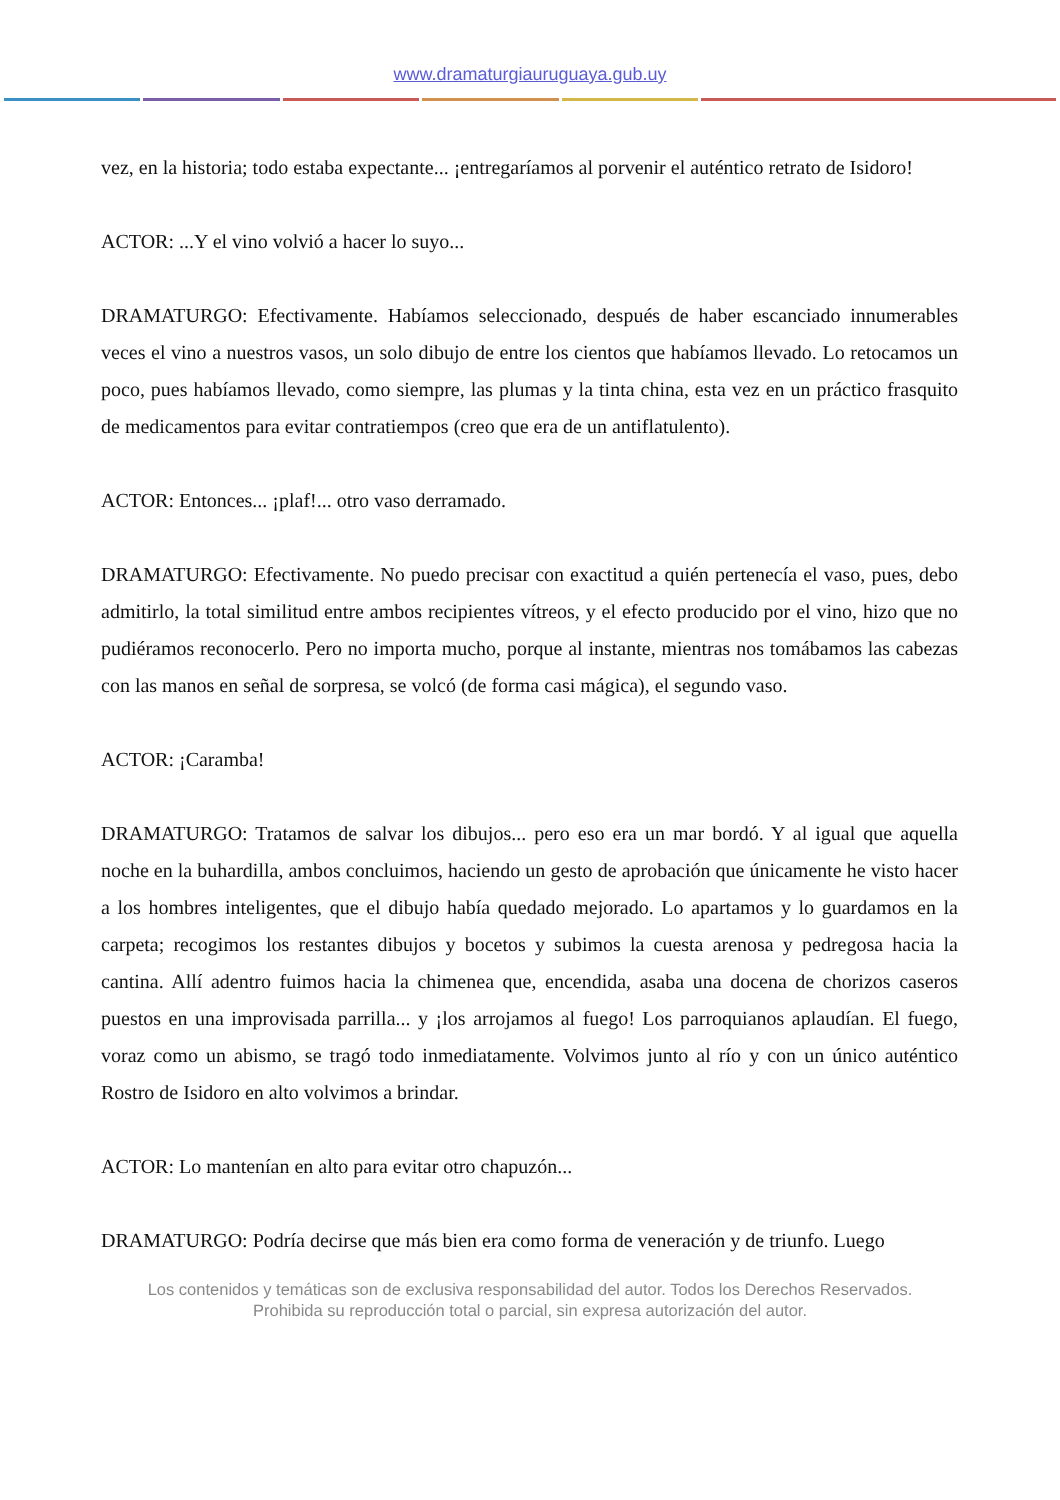www.dramaturgiauruguaya.gub.uy
vez, en la historia; todo estaba expectante... ¡entregaríamos al porvenir el auténtico retrato de Isidoro!
ACTOR: ...Y el vino volvió a hacer lo suyo...
DRAMATURGO: Efectivamente. Habíamos seleccionado, después de haber escanciado innumerables veces el vino a nuestros vasos, un solo dibujo de entre los cientos que habíamos llevado. Lo retocamos un poco, pues habíamos llevado, como siempre, las plumas y la tinta china, esta vez en un práctico frasquito de medicamentos para evitar contratiempos (creo que era de un antiflatulento).
ACTOR: Entonces... ¡plaf!... otro vaso derramado.
DRAMATURGO: Efectivamente. No puedo precisar con exactitud a quién pertenecía el vaso, pues, debo admitirlo, la total similitud entre ambos recipientes vítreos, y el efecto producido por el vino, hizo que no pudiéramos reconocerlo. Pero no importa mucho, porque al instante, mientras nos tomábamos las cabezas con las manos en señal de sorpresa, se volcó (de forma casi mágica), el segundo vaso.
ACTOR: ¡Caramba!
DRAMATURGO: Tratamos de salvar los dibujos... pero eso era un mar bordó. Y al igual que aquella noche en la buhardilla, ambos concluimos, haciendo un gesto de aprobación que únicamente he visto hacer a los hombres inteligentes, que el dibujo había quedado mejorado. Lo apartamos y lo guardamos en la carpeta; recogimos los restantes dibujos y bocetos y subimos la cuesta arenosa y pedregosa hacia la cantina. Allí adentro fuimos hacia la chimenea que, encendida, asaba una docena de chorizos caseros puestos en una improvisada parrilla... y ¡los arrojamos al fuego! Los parroquianos aplaudían. El fuego, voraz como un abismo, se tragó todo inmediatamente. Volvimos junto al río y con un único auténtico Rostro de Isidoro en alto volvimos a brindar.
ACTOR: Lo mantenían en alto para evitar otro chapuzón...
DRAMATURGO: Podría decirse que más bien era como forma de veneración y de triunfo. Luego
Los contenidos y temáticas son de exclusiva responsabilidad del autor. Todos los Derechos Reservados.
Prohibida su reproducción total o parcial, sin expresa autorización del autor.